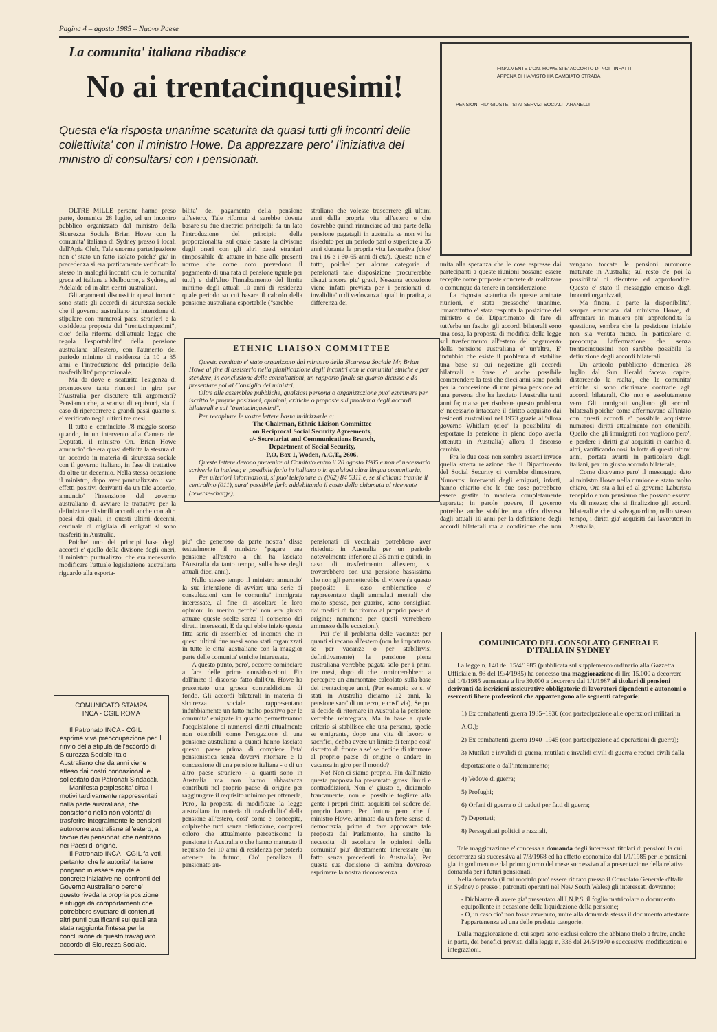Pagina 4 – agosto 1985 – Nuovo Paese
La comunita' italiana ribadisce
No ai trentacinquesimi!
Questa e'la risposta unanime scaturita da quasi tutti gli incontri delle collettivita' con il ministro Howe. Da apprezzare pero' l'iniziativa del ministro di consultarsi con i pensionati.
FINALMENTE L'ON. HOWE SI E' ACCORTO DI NOI INFATTI APPENA CI HA VISTO HA CAMBIATO STRADA
PENSIONI PIU' GIUSTE SI AI SERVIZI SOCIALI ARANELLI
OLTRE MILLE persone hanno preso parte, domenica 28 luglio, ad un incontro pubblico organizzato dal ministro della Sicurezza Sociale Brian Howe con la comunita' italiana di Sydney presso i locali dell'Apia Club. Tale enorme partecipazione non e' stato un fatto isolato poiche' gia' in precedenza si era praticamente verificato lo stesso in analoghi incontri con le comunita' greca ed italiana a Melbourne, a Sydney, ad Adelaide ed in altri centri australiani.
Gli argomenti discussi in questi incontri sono stati: gli accordi di sicurezza sociale che il governo australiano ha intenzione di stipulare con numerosi paesi stranieri e la cosiddetta proposta dei "trentacinquesimi", cioe' della riforma dell'attuale legge che regola l'esportabilita' della pensione australiana all'estero, con l'aumento del periodo minimo di residenza da 10 a 35 anni e l'introduzione del principio della trasferibilita' proporzionale.
Ma da dove e' scaturita l'esigenza di promuovere tante riunioni in giro per l'Australia per discutere tali argomenti? Pensiamo che, a scanso di equivoci, sia il caso di ripercorrere a grandi passi quanto si e' verificato negli ultimi tre mesi.
Il tutto e' cominciato l'8 maggio scorso quando, in un intervento alla Camera dei Deputati, il ministro On. Brian Howe annuncio' che era quasi definita la stesura di un accordo in materia di sicurezza sociale con il governo italiano, in fase di trattative da oltre un decennio. Nella stessa occasione il ministro, dopo aver puntualizzato i vari effetti positivi derivanti da un tale accordo, annuncio' l'intenzione del governo australiano di avviare le trattative per la definizione di simili accordi anche con altri paesi dai quali, in questi ultimi decenni, centinaia di migliaia di emigrati si sono trasferiti in Australia.
Poiche' uno dei principi base degli accordi e' quello della divisone degli oneri, il ministro puntualizzo' che era necessario modificare l'attuale legislazione australiana riguardo alla esporta-
bilita' del pagamento della pensione all'estero. Tale riforma si sarebbe dovuta basare su due direttrici principali: da un lato l'introduzione del principio della proporzionalita' sul quale basare la divisone degli oneri con gli altri paesi stranieri (impossibile da attuare in base alle presenti norme che come noto prevedono il pagamento di una rata di pensione uguale per tutti) e dall'altro l'innalzamento del limite minimo degli attuali 10 anni di residenza quale periodo su cui basare il calcolo della pensione australiana esportabile ("sarebbe
piu' che generoso da parte nostra" disse testualmente il ministro "pagare una pensione all'estero a chi ha lasciato l'Australia da tanto tempo, sulla base degli attuali dieci anni).
Nello stesso tempo il ministro annuncio' la sua intenzione di avviare una serie di consultazioni con le comunita' immigrate interessate, al fine di ascoltare le loro opinioni in merito perche' non era giusto attuare queste scelte senza il consenso dei diretti interessati. E da qui ebbe inizio questa fitta serie di assemblee ed incontri che in questi ultimi due mesi sono stati organizzati in tutte le citta' australiane con la maggior parte delle comunita' etniche interessate.
A questo punto, pero', occorre cominciare a fare delle prime considerazioni. Fin dall'inizo il discorso fatto dall'On. Howe ha presentato una grossa contraddizione di fondo. Gli accordi bilaterali in materia di sicurezza sociale rappresentano indubbiamente un fatto molto positivo per le comunita' emigrate in quanto permetteranno l'acquisizione di numerosi diritti attualmente non ottenibili come l'erogazione di una pensione australiana a quanti hanno lasciato questo paese prima di compiere l'eta' pensionistica senza dovervi ritornare e la concessione di una pensione italiana - o di un altro paese straniero - a quanti sono in Australia ma non hanno abbastanza contributi nel proprio paese di origine per raggiungere il requisito minimo per ottenerla. Pero', la proposta di modificare la legge australiana in materia di trasferibilita' della pensione all'estero, cosi' come e' concepita, colpirebbe tutti senza distinzione, compresi coloro che attualmente percepiscono la pensione in Australia o che hanno maturato il requisito dei 10 anni di residenza per poterla ottenere in futuro. Cio' penalizza il pensionato au-
straliano che volesse trascorrere gli ultimi anni della propria vita all'estero e che dovrebbe quindi rinunciare ad una parte della pensione pagatagli in australia se non vi ha risieduto per un periodo pari o superiore a 35 anni durante la propria vita lavorativa (cioe' tra i 16 e i 60-65 anni di eta'). Questo non e' tutto, poiche' per alcune categorie di pensionati tale disposizione procurerebbe disagi ancora piu' gravi. Nessuna eccezione viene infatti prevista per i pensionati di invalidita' o di vedovanza i quali in pratica, a differenza dei
pensionati di vecchiaia potrebbero aver risieduto in Australia per un periodo notevolmente inferiore ai 35 anni e quindi, in caso di trasferimento all'estero, si troverebbero con una pensione bassissima che non gli permetterebbe di vivere (a questo proposito il caso emblematico e' rappresentato dagli ammalati mentali che molto spesso, per guarire, sono consigliati dai medici di far ritorno al proprio paese di origine; nemmeno per questi verrebbero ammesse delle eccezioni).
Poi c'e' il problema delle vacanze: per quanti si recano all'estero (non ha importanza se per vacanze o per stabilirvisi definitivamente) la pensione piena australiana verrebbe pagata solo per i primi tre mesi, dopo di che comincerebbero a percepire un ammontare calcolato sulla base dei trentacinque anni. (Per esempio se si e' stati in Australia diciamo 12 anni, la pensione sara' di un terzo, e cosi' via). Se poi si decide di ritornare in Australia la pensione verrebbe reintegrata. Ma in base a quale criterio si stabilisce che una persona, specie se emigrante, dopo una vita di lavoro e sacrifici, debba avere un limite di tempo cosi' ristretto di fronte a se' se decide di ritornare al proprio paese di origine o andare in vacanza in giro per il mondo?
No! Non ci siamo proprio. Fin dall'inizio questa proposta ha presentato grossi limiti e contraddizioni. Non e' giusto e, diciamolo francamente, non e' possibile togliere alla gente i propri diritti acquisiti col sudore del proprio lavoro. Per fortuna pero' che il ministro Howe, animato da un forte senso di democrazia, prima di fare approvare tale proposta dal Parlamento, ha sentito la necessita' di ascoltare le opinioni della comunita' piu' direttamente interessate (un fatto senza precedenti in Australia). Per questa sua decisione ci sembra doveroso esprimere la nostra riconoscenza
ETHNIC LIAISON COMMITTEE
Questo comitato e' stato organizzato dal ministro della Sicurezza Sociale Mr. Brian Howe al fine di assisterlo nella pianificazione degli incontri con le comunita' etniche e per stendere, in conclusione delle consultazioni, un rapporto finale su quanto dicusso e da presentare poi al Consiglio dei ministri.
Oltre alle assemblee pubbliche, qualsiasi persona o organizzazione puo' esprimere per iscritto le proprie posizioni, opinioni, critiche o proposte sul problema degli accordi bilaterali e sui "trentacinquesimi".
Per recapitare le vostre lettere basta indirizzarle a:
The Chairman, Ethnic Liaison Committee
on Reciprocal Social Security Agreements,
c/- Secretariat and Communications Branch,
Department of Social Security,
P.O. Box 1, Woden, A.C.T., 2606.
Queste lettere devono prevenire al Comitato entro il 20 agosto 1985 e non e' necessario scriverle in inglese; e' possibile farlo in italiano o in qualsiasi altra lingua comunitaria.
Per ulteriori informazioni, si puo' telefonare al (062) 84 5311 e, se si chiama tramite il centralino (011), sara' possibile farlo addebitando il costo della chiamata al ricevente (reverse-charge).
unita alla speranza che le cose espresse dai partecipanti a queste riunioni possano essere recepite come proposte concrete da realizzare o comunque da tenere in considerazione.
La risposta scaturita da queste aminate riunioni, e' stata pressoche' unanime. Innanzitutto e' stata respinta la posizione del ministro e del Dipartimento di fare di tutt'erba un fascio: gli accordi bilaterali sono una cosa, la proposta di modifica della legge sul trasferimento all'estero del pagamento della pensione australiana e' un'altra. E' indubbio che esiste il problema di stabilire una base su cui negoziare gli accordi bilaterali e forse e' anche possibile comprendere la tesi che dieci anni sono pochi per la concessione di una piena pensione ad una persona che ha lasciato l'Australia tanti anni fa; ma se per risolvere questo problema e' necessario intaccare il diritto acquisito dai residenti australiani nel 1973 grazie all'allora governo Whitlam (cioe' la possibilita' di esportare la pensione in pieno dopo averla ottenuta in Australia) allora il discorso cambia.
Fra le due cose non sembra esserci invece quella stretta relazione che il Dipartimento del Social Security ci vorrebbe dimostrare. Numerosi interventi degli emigrati, infatti, hanno chiarito che le due cose potrebbero essere gestite in maniera completamente separata: in parole povere, il governo potrebbe anche stabilire una cifra diversa dagli attuali 10 anni per la definizione degli accordi bilaterali ma a condizione che non vengano toccate le pensioni autonome maturate in Australia; sul resto c'e' poi la possibilita' di discutere ed approfondire. Questo e' stato il messaggio emerso dagli incontri organizzati.
Ma finora, a parte la disponibilita', sempre enunciata dal ministro Howe, di affrontare in maniera piu' approfondita la questione, sembra che la posizione iniziale non sia venuta meno. In particolare ci preoccupa l'affermazione che senza trentacinquesimi non sarebbe possibile la definizione degli accordi bilaterali.
Un articolo pubblicato domenica 28 luglio dal Sun Herald faceva capire, distorcendo la realta', che le comunita' etniche si sono dichiarate contrarie agli accordi bilaterali. Cio' non e' assolutamente vero. Gli immigrati vogliano gli accordi bilaterali poiche' come affermavano all'inizio con questi accordi e' possibile acquistare numerosi diritti attualmente non ottenibili. Quello che gli immigrati non vogliono pero', e' perdere i diritti gia' acquisiti in cambio di altri, vanificando cosi' la lotta di questi ultimi anni, portata avanti in particolare dagli italiani, per un giusto accordo bilaterale.
Come dicevamo pero' il messaggio dato al ministro Howe nella riunione e' stato molto chiaro. Ora sta a lui ed al governo Laburista recepirlo e non pensiamo che possano esservi vie di mezzo: che si finalizzino gli accordi bilaterali e che si salvaguardino, nello stesso tempo, i diritti gia' acquisiti dai lavoratori in Australia.
COMUNICATO STAMPA
INCA - CGIL ROMA
Il Patronato INCA - CGIL esprime viva preoccupazione per il rinvio della stipula dell'accordo di Sicurezza Sociale Italo - Australiano che da anni viene atteso dai nostri connazionali e sollecitato dai Patronati Sindacali.
Manifesta perplessita' circa i motivi tardivamente rappresentati dalla parte australiana, che consistono nella non volonta' di trasferire integralmente le pensioni autonome australiane all'estero, a favore dei pensionati che rientrano nei Paesi di origine.
Il Patronato INCA - CGIL fa voti, pertanto, che le autorita' italiane pongano in essere rapide e concrete iniziative nei confronti del Governo Australiano perche' questo riveda la propria posizione e rifugga da comportamenti che potrebbero svuotare di contenuti altri punti qualificanti sui quali era stata raggiunta l'intesa per la conclusione di questo travagliato accordo di Sicurezza Sociale.
COMUNICATO DEL CONSOLATO GENERALE
D'ITALIA IN SYDNEY
La legge n. 140 del 15/4/1985 (pubblicata sul supplemento ordinario alla Gazzetta Ufficiale n. 93 del 19/4/1985) ha concesso una maggiorazione di lire 15.000 a decorrere dal 1/1/1985 aumentata a lire 30.000 a decorrere dal 1/1/1987 ai titolari di pensioni derivanti da iscrizioni assicurative obbligatorie di lavoratori dipendenti e autonomi o esercenti libere professioni che appartengono alle seguenti categorie:
1) Ex combattenti guerra 1935–1936 (con partecipazione alle operazioni militari in A.O.);
2) Ex combattenti guerra 1940–1945 (con partecipazione ad operazioni di guerra);
3) Mutilati e invalidi di guerra, mutilati e invalidi civili di guerra e reduci civili dalla deportazione o dall'internamento;
4) Vedove di guerra;
5) Profughi;
6) Orfani di guerra o di caduti per fatti di guerra;
7) Deportati;
8) Perseguitati politici e razziali.
Tale maggiorazione e' concessa a domanda degli interessati titolari di pensioni la cui decorrenza sia successiva al 7/3/1968 ed ha effetto economico dal 1/1/1985 per le pensioni gia' in godimento e dal primo giorno del mese successivo alla presentazione della relativa domanda per i futuri pensionati.
Nella domanda (il cui modulo puo' essere ritirato presso il Consolato Generale d'Italia in Sydney o presso i patronati operanti nel New South Wales) gli interessati dovranno:
- Dichiarare di avere gia' presentato all'I.N.P.S. il foglio matricolare o documento equipollente in occasione della liquidazione della pensione;
- O, in caso cio' non fosse avvenuto, unire alla domanda stessa il documento attestante l'appartenenza ad una delle predette categorie.
Dalla maggiorazione di cui sopra sono esclusi coloro che abbiano titolo a fruire, anche in parte, dei benefici previsti dalla legge n. 336 del 24/5/1970 e successive modificazioni e integrazioni.